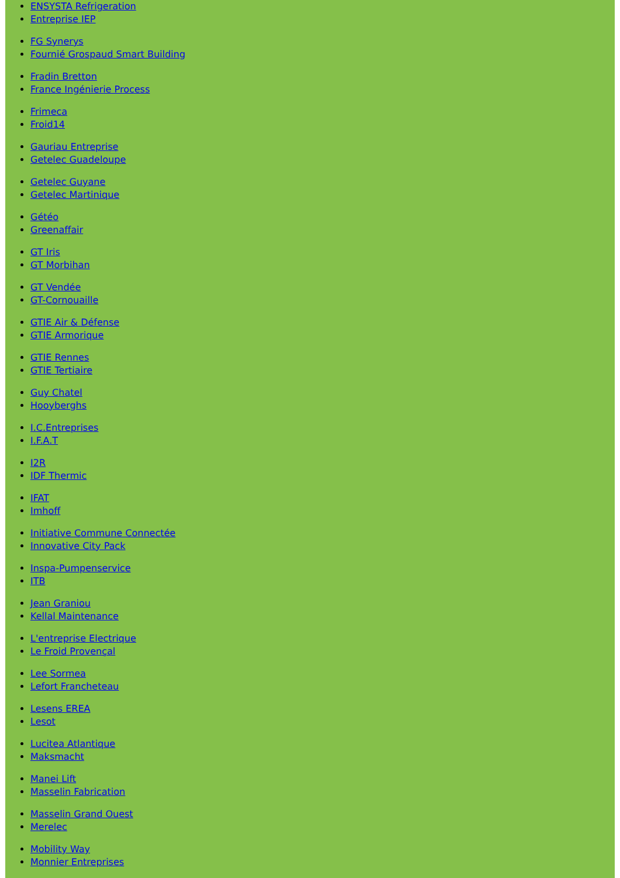ENSYSTA Refrigeration
Entreprise IEP
FG Synerys
Fournié Grospaud Smart Building
Fradin Bretton
France Ingénierie Process
Frimeca
Froid14
Gauriau Entreprise
Getelec Guadeloupe
Getelec Guyane
Getelec Martinique
Gétéo
Greenaffair
GT Iris
GT Morbihan
GT Vendée
GT-Cornouaille
GTIE Air & Défense
GTIE Armorique
GTIE Rennes
GTIE Tertiaire
Guy Chatel
Hooyberghs
I.C.Entreprises
I.F.A.T
I2R
IDF Thermic
IFAT
Imhoff
Initiative Commune Connectée
Innovative City Pack
Inspa-Pumpenservice
ITB
Jean Graniou
Kellal Maintenance
L'entreprise Electrique
Le Froid Provençal
Lee Sormea
Lefort Francheteau
Lesens EREA
Lesot
Lucitea Atlantique
Maksmacht
Manei Lift
Masselin Fabrication
Masselin Grand Ouest
Merelec
Mobility Way
Monnier Entreprises